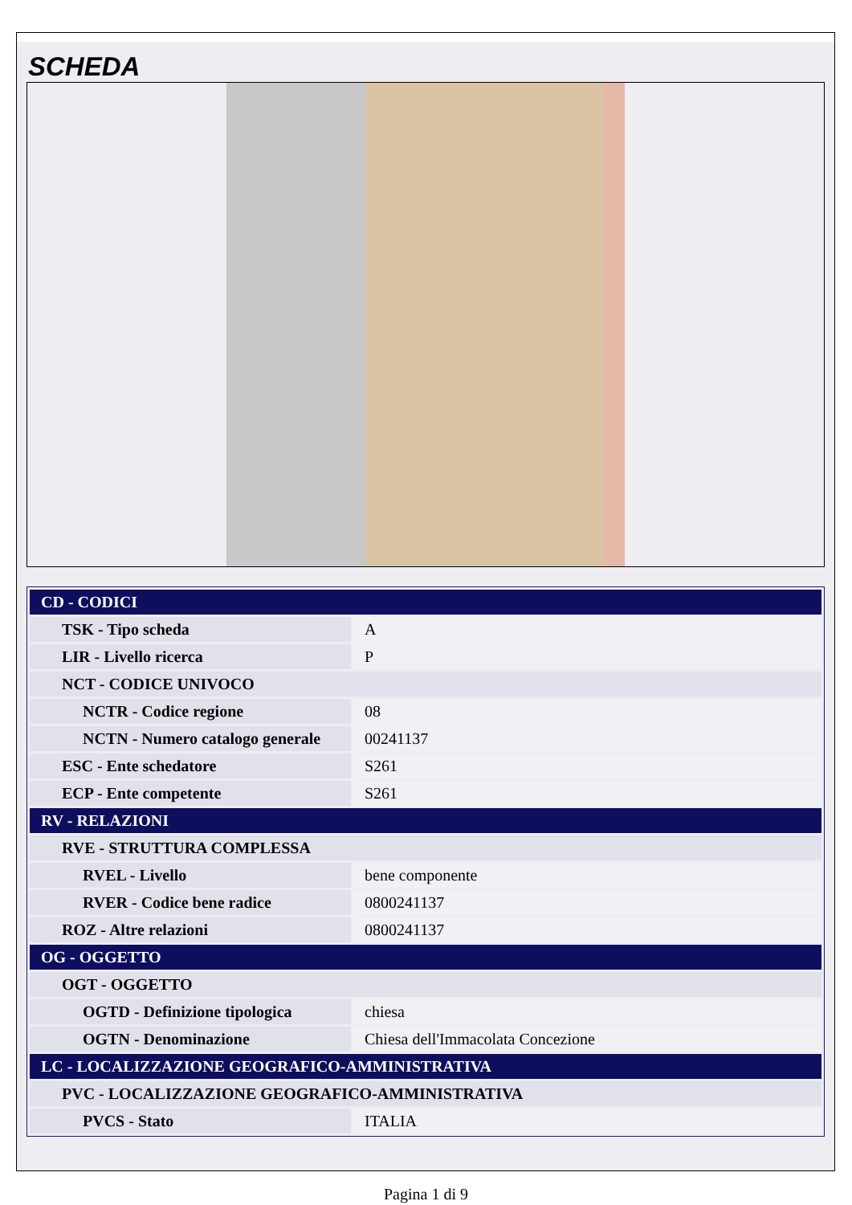SCHEDA
| CD - CODICI | |
| TSK - Tipo scheda | A |
| LIR - Livello ricerca | P |
| NCT - CODICE UNIVOCO | |
| NCTR - Codice regione | 08 |
| NCTN - Numero catalogo generale | 00241137 |
| ESC - Ente schedatore | S261 |
| ECP - Ente competente | S261 |
| RV - RELAZIONI | |
| RVE - STRUTTURA COMPLESSA | |
| RVEL - Livello | bene componente |
| RVER - Codice bene radice | 0800241137 |
| ROZ - Altre relazioni | 0800241137 |
| OG - OGGETTO | |
| OGT - OGGETTO | |
| OGTD - Definizione tipologica | chiesa |
| OGTN - Denominazione | Chiesa dell'Immacolata Concezione |
| LC - LOCALIZZAZIONE GEOGRAFICO-AMMINISTRATIVA | |
| PVC - LOCALIZZAZIONE GEOGRAFICO-AMMINISTRATIVA | |
| PVCS - Stato | ITALIA |
Pagina 1 di 9